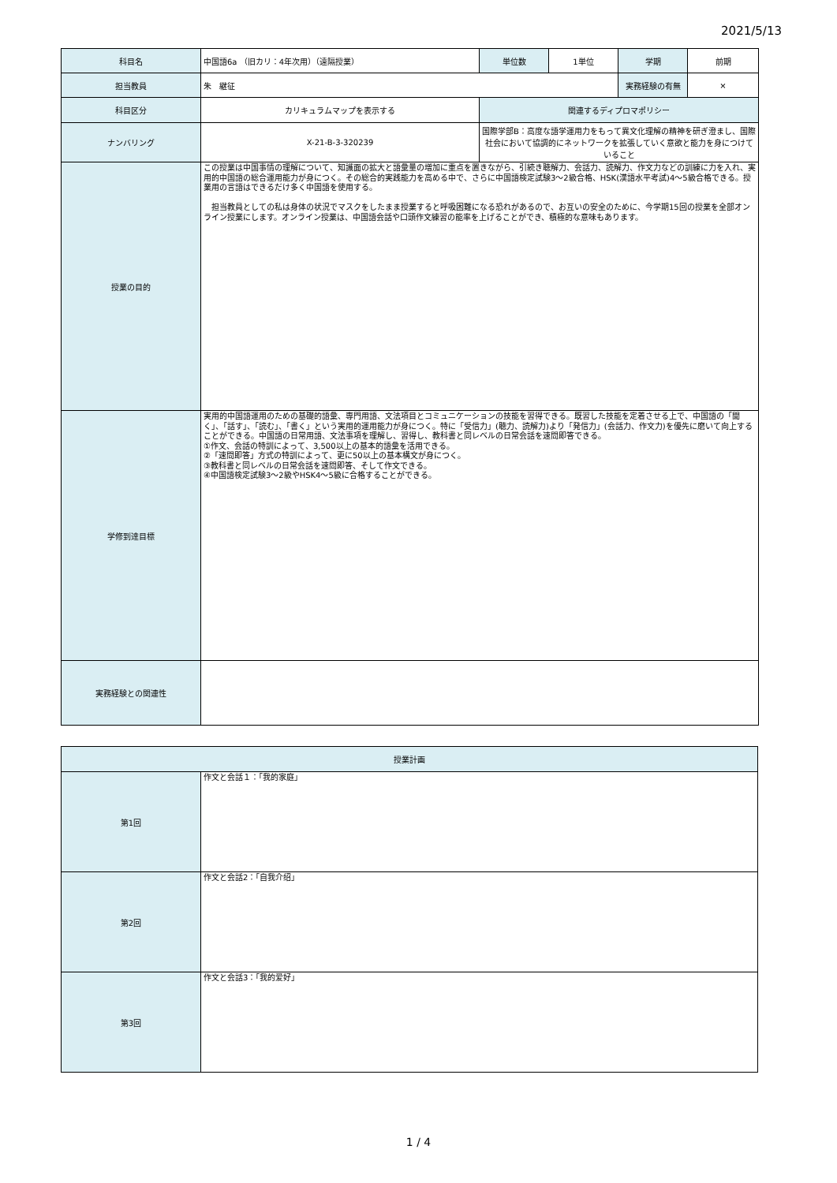2021/5/13
| 科目名 | 中国語6a （旧カリ：4年次用）（遠隔授業） | 単位数 | 1単位 | 学期 | 前期 |
| 担当教員 | 朱 継征 | | | 実務経験の有無 | × |
| 科目区分 | カリキュラムマップを表示する | 関連するディプロマポリシー | | | |
| ナンバリング | X-21-B-3-320239 | 国際学部B：高度な語学運用力をもって異文化理解の精神を研ぎ澄まし、国際社会において協調的にネットワークを拡張していく意欲と能力を身につけていること | | | |
| 授業の目的 | この授業は中国事情の理解について、知識面の拡大と語彙量の増加に重点を置きながら、引続き聴解力、会話力、読解力、作文力などの訓練に力を入れ、実用的中国語の総合運用能力が身につく。その総合的実践能力を高める中で、さらに中国語検定試験3～2級合格、HSK(漢語水平考試)4～5級合格できる。授業用の言語はできるだけ多く中国語を使用する。 担当教員としての私は身体の状況でマスクをしたまま授業すると呼吸困難になる恐れがあるので、お互いの安全のために、今学期15回の授業を全部オンライン授業にします。オンライン授業は、中国語会話や口頭作文練習の能率を上げることができ、積極的な意味もあります。 | | | | |
| 学修到達目標 | 実用的中国語運用のための基礎的語彙、専門用語、文法項目とコミュニケーションの技能を習得できる。既習した技能を定着させる上で、中国語の「聞く」、「話す」、「読む」、「書く」という実用的運用能力が身につく。特に「受信力」(聴力、読解力)より「発信力」(会話力、作文力)を優先に磨いて向上することができる。中国語の日常用語、文法事項を理解し、習得し、教科書と同レベルの日常会話を速問即答できる。 ①作文、会話の特訓によって、3,500以上の基本的語彙を活用できる。 ②「速問即答」方式の特訓によって、更に50以上の基本構文が身につく。 ③教科書と同レベルの日常会話を速問即答、そして作文できる。 ④中国語検定試験3～2級やHSK4～5級に合格することができる。 | | | | |
| 実務経験との関連性 | | | | | |
| 授業計画 | |
| 第1回 | 作文と会話１：「我的家庭」 |
| 第2回 | 作文と会話2：「自我介绍」 |
| 第3回 | 作文と会話3：「我的爱好」 |
1 / 4